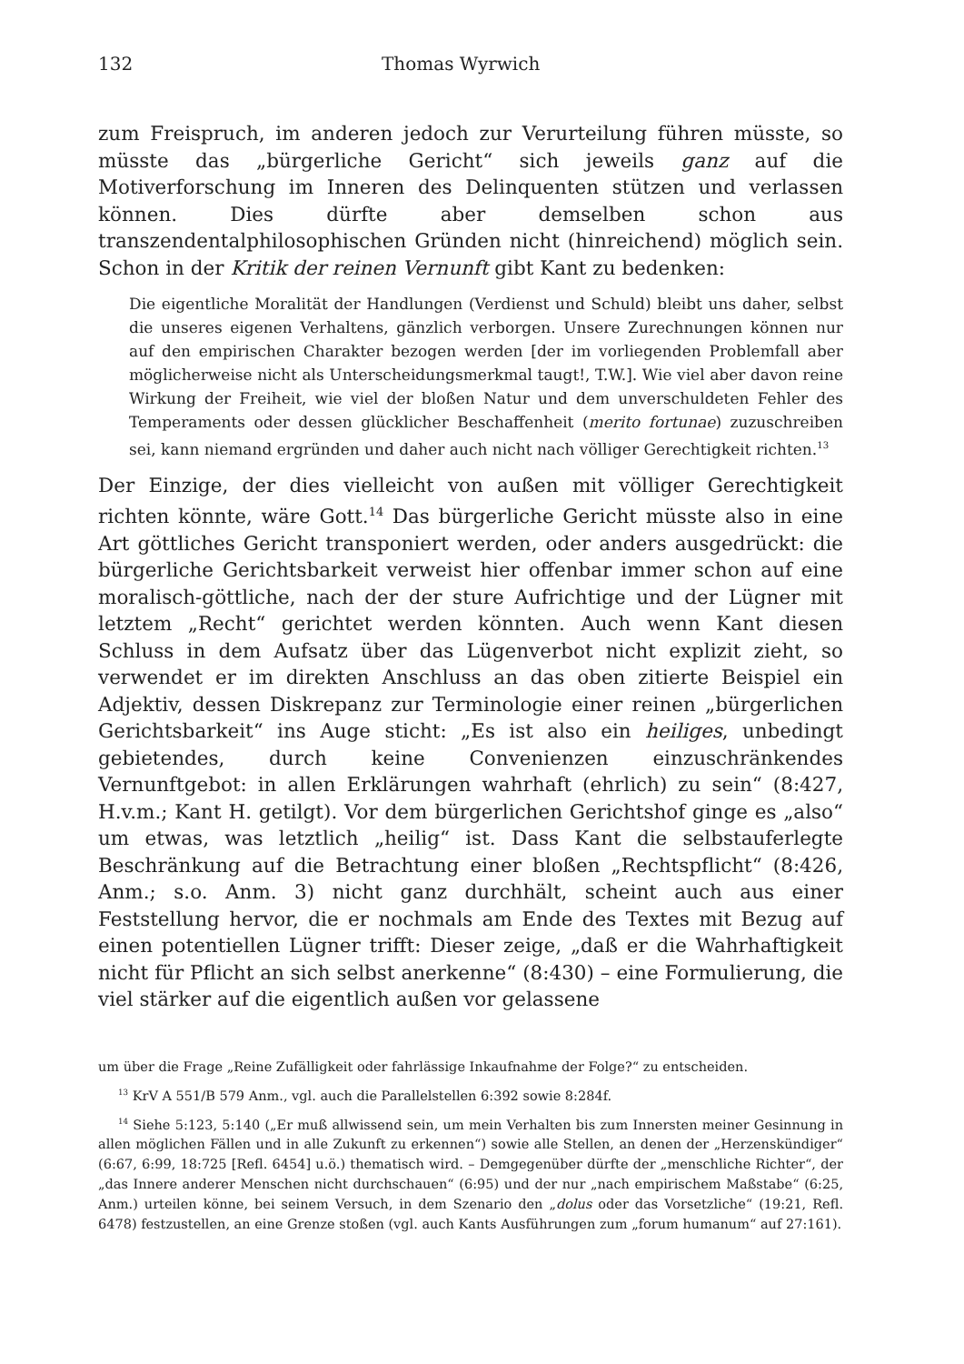132 Thomas Wyrwich
zum Freispruch, im anderen jedoch zur Verurteilung führen müsste, so müsste das „bürgerliche Gericht“ sich jeweils ganz auf die Motiverforschung im Inneren des Delinquenten stützen und verlassen können. Dies dürfte aber demselben schon aus transzendentalphilosophischen Gründen nicht (hinreichend) möglich sein. Schon in der Kritik der reinen Vernunft gibt Kant zu bedenken:
Die eigentliche Moralität der Handlungen (Verdienst und Schuld) bleibt uns daher, selbst die unseres eigenen Verhaltens, gänzlich verborgen. Unsere Zurechnungen können nur auf den empirischen Charakter bezogen werden [der im vorliegenden Problemfall aber möglicherweise nicht als Unterscheidungsmerkmal taugt!, T.W.]. Wie viel aber davon reine Wirkung der Freiheit, wie viel der bloßen Natur und dem unverschuldeten Fehler des Temperaments oder dessen glücklicher Beschaffenheit (merito fortunae) zuzuschreiben sei, kann niemand ergründen und daher auch nicht nach völliger Gerechtigkeit richten.<sup>13</sup>
Der Einzige, der dies vielleicht von außen mit völliger Gerechtigkeit richten könnte, wäre Gott.<sup>14</sup> Das bürgerliche Gericht müsste also in eine Art göttliches Gericht transponiert werden, oder anders ausgedrückt: die bürgerliche Gerichtsbarkeit verweist hier offenbar immer schon auf eine moralisch-göttliche, nach der der sture Aufrichtige und der Lügner mit letztem „Recht“ gerichtet werden könnten. Auch wenn Kant diesen Schluss in dem Aufsatz über das Lügenverbot nicht explizit zieht, so verwendet er im direkten Anschluss an das oben zitierte Beispiel ein Adjektiv, dessen Diskrepanz zur Terminologie einer reinen „bürgerlichen Gerichtsbarkeit“ ins Auge sticht: „Es ist also ein heiliges, unbedingt gebietendes, durch keine Convenienzen einzuschränkendes Vernunftgebot: in allen Erklärungen wahrhaft (ehrlich) zu sein“ (8:427, H.v.m.; Kant H. getilgt). Vor dem bürgerlichen Gerichtshof ginge es „also“ um etwas, was letztlich „heilig“ ist. Dass Kant die selbstauferlegte Beschränkung auf die Betrachtung einer bloßen „Rechtspflicht“ (8:426, Anm.; s.o. Anm. 3) nicht ganz durchhält, scheint auch aus einer Feststellung hervor, die er nochmals am Ende des Textes mit Bezug auf einen potentiellen Lügner trifft: Dieser zeige, „daß er die Wahrhaftigkeit nicht für Pflicht an sich selbst anerkenne“ (8:430) – eine Formulierung, die viel stärker auf die eigentlich außen vor gelassene
um über die Frage „Reine Zufälligkeit oder fahrlässige Inkaufnahme der Folge?“ zu entscheiden.
<sup>13</sup> KrV A 551/B 579 Anm., vgl. auch die Parallelstellen 6:392 sowie 8:284f.
<sup>14</sup> Siehe 5:123, 5:140 („Er muß allwissend sein, um mein Verhalten bis zum Innersten meiner Gesinnung in allen möglichen Fällen und in alle Zukunft zu erkennen“) sowie alle Stellen, an denen der „Herzenskündiger“ (6:67, 6:99, 18:725 [Refl. 6454] u.ö.) thematisch wird. – Demgegenüber dürfte der „menschliche Richter“, der „das Innere anderer Menschen nicht durchschauen“ (6:95) und der nur „nach empirischem Maßstabe“ (6:25, Anm.) urteilen könne, bei seinem Versuch, in dem Szenario den „dolus oder das Vorsetzliche“ (19:21, Refl. 6478) festzustellen, an eine Grenze stoßen (vgl. auch Kants Ausführungen zum „forum humanum“ auf 27:161).